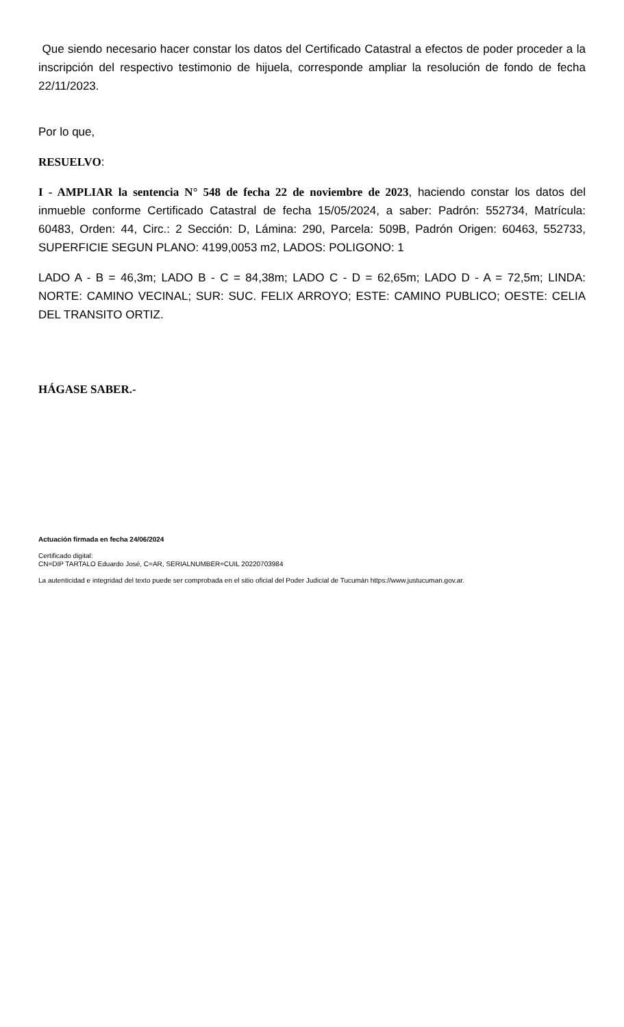Que siendo necesario hacer constar los datos del Certificado Catastral a efectos de poder proceder a la inscripción del respectivo testimonio de hijuela, corresponde ampliar la resolución de fondo de fecha 22/11/2023.
Por lo que,
RESUELVO:
I - AMPLIAR la sentencia N° 548 de fecha 22 de noviembre de 2023, haciendo constar los datos del inmueble conforme Certificado Catastral de fecha 15/05/2024, a saber: Padrón: 552734, Matrícula: 60483, Orden: 44, Circ.: 2 Sección: D, Lámina: 290, Parcela: 509B, Padrón Origen: 60463, 552733, SUPERFICIE SEGUN PLANO: 4199,0053 m2, LADOS: POLIGONO: 1
LADO A - B = 46,3m; LADO B - C = 84,38m; LADO C - D = 62,65m; LADO D - A = 72,5m; LINDA: NORTE: CAMINO VECINAL; SUR: SUC. FELIX ARROYO; ESTE: CAMINO PUBLICO; OESTE: CELIA DEL TRANSITO ORTIZ.
HÁGASE SABER.-
Actuación firmada en fecha 24/06/2024
Certificado digital:
CN=DIP TARTALO Eduardo José, C=AR, SERIALNUMBER=CUIL 20220703984
La autenticidad e integridad del texto puede ser comprobada en el sitio oficial del Poder Judicial de Tucumán https://www.justucuman.gov.ar.